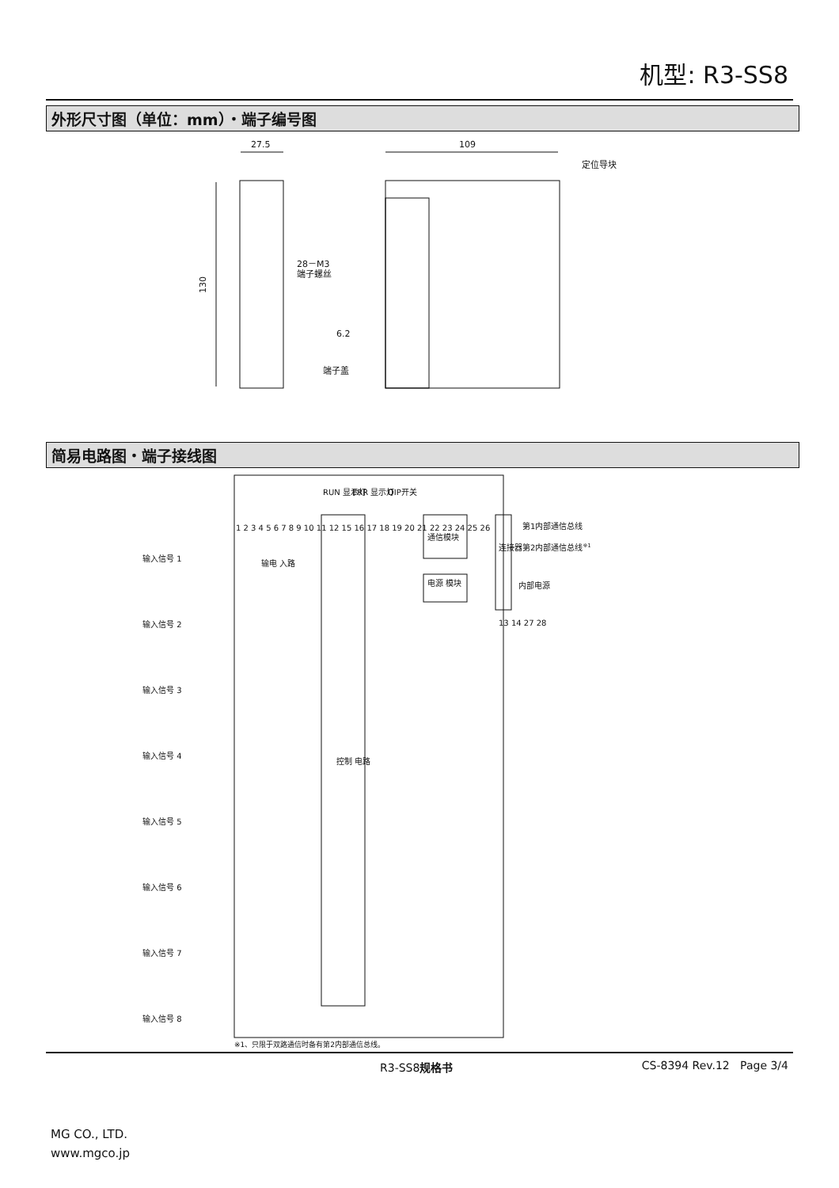机型: R3-SS8
外形尺寸图（单位：mm）・端子编号图
27.5
109
定位导块
28－M3
端子螺丝
端子盖
130
6.2
简易电路图・端子接线图
RUN 显示灯
ERR 显示灯
DIP开关
通信模块
电源 模块
连接器
第1内部通信总线
第2内部通信总线※1
内部电源
控制 电路
输入信号 1
输入信号 2
输入信号 3
输入信号 4
输入信号 5
输入信号 6
输入信号 7
输入信号 8
1 2 3 4 5 6 7 8 9 10 11 12 15 16 17 18 19 20 21 22 23 24 25 26
13 14 27 28
输电 入路
※1、只限于双路通信时备有第2内部通信总线。
R3-SS8规格书 CS-8394 Rev.12 Page 3/4
MG CO., LTD.
www.mgco.jp